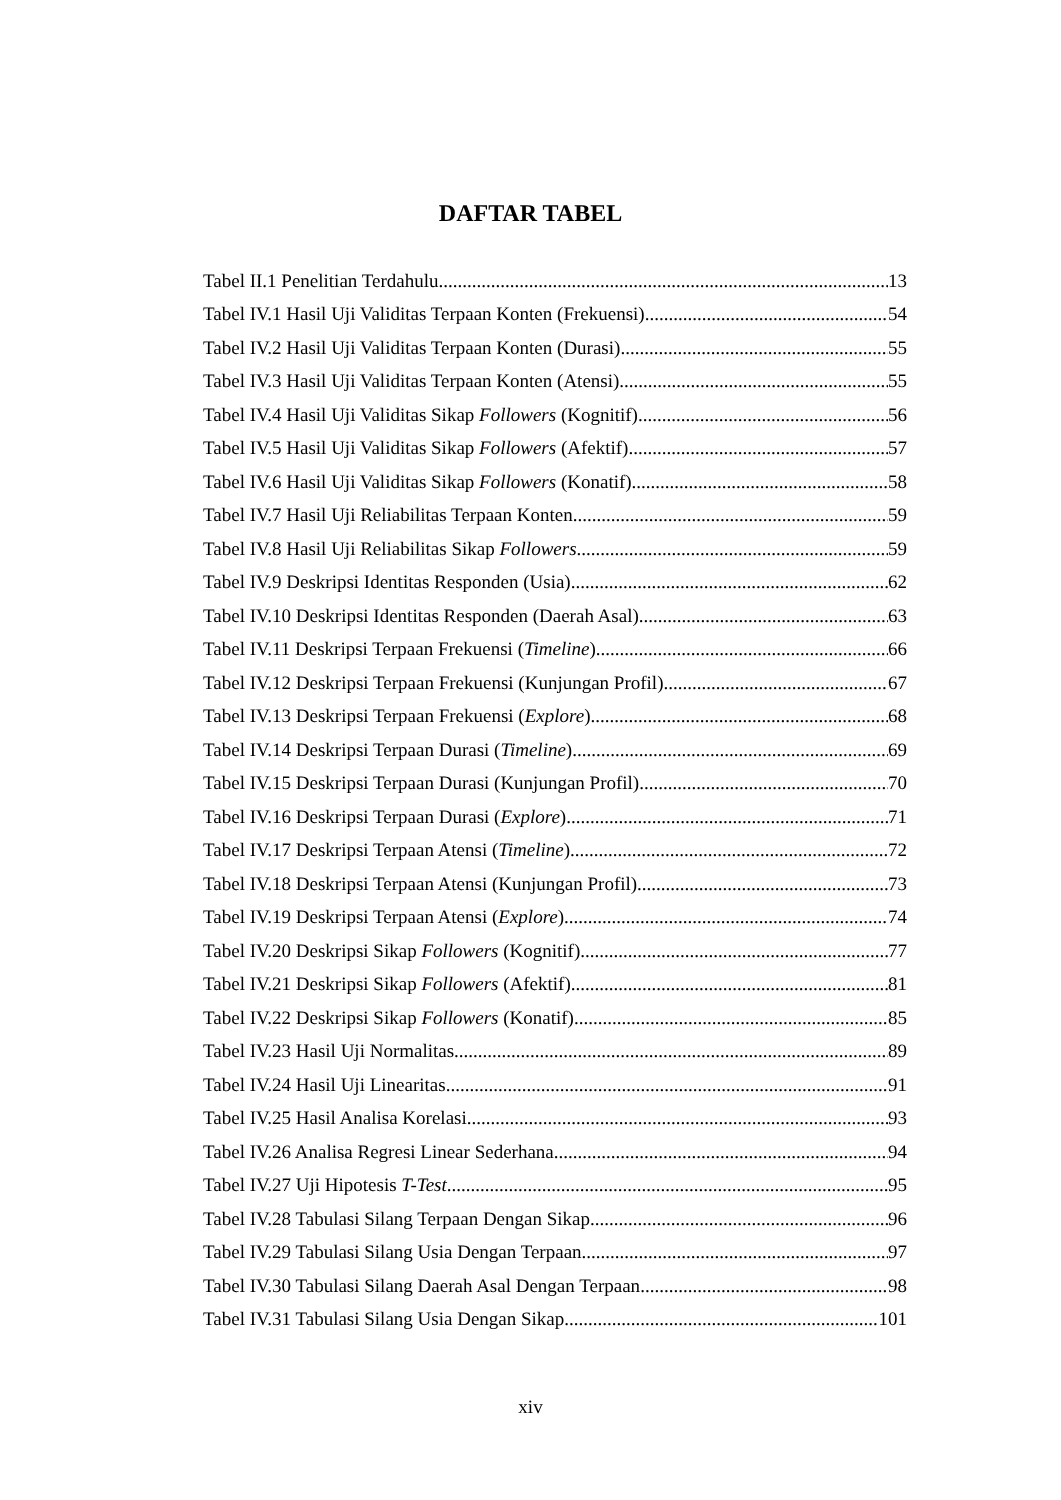DAFTAR TABEL
Tabel II.1 Penelitian Terdahulu 13
Tabel IV.1 Hasil Uji Validitas Terpaan Konten (Frekuensi) 54
Tabel IV.2 Hasil Uji Validitas Terpaan Konten (Durasi) 55
Tabel IV.3 Hasil Uji Validitas Terpaan Konten (Atensi) 55
Tabel IV.4 Hasil Uji Validitas Sikap Followers (Kognitif) 56
Tabel IV.5 Hasil Uji Validitas Sikap Followers (Afektif) 57
Tabel IV.6 Hasil Uji Validitas Sikap Followers (Konatif) 58
Tabel IV.7 Hasil Uji Reliabilitas Terpaan Konten 59
Tabel IV.8 Hasil Uji Reliabilitas Sikap Followers 59
Tabel IV.9 Deskripsi Identitas Responden (Usia) 62
Tabel IV.10 Deskripsi Identitas Responden (Daerah Asal) 63
Tabel IV.11 Deskripsi Terpaan Frekuensi (Timeline) 66
Tabel IV.12 Deskripsi Terpaan Frekuensi (Kunjungan Profil) 67
Tabel IV.13 Deskripsi Terpaan Frekuensi (Explore) 68
Tabel IV.14 Deskripsi Terpaan Durasi (Timeline) 69
Tabel IV.15 Deskripsi Terpaan Durasi (Kunjungan Profil) 70
Tabel IV.16 Deskripsi Terpaan Durasi (Explore) 71
Tabel IV.17 Deskripsi Terpaan Atensi (Timeline) 72
Tabel IV.18 Deskripsi Terpaan Atensi (Kunjungan Profil) 73
Tabel IV.19 Deskripsi Terpaan Atensi (Explore) 74
Tabel IV.20 Deskripsi Sikap Followers (Kognitif) 77
Tabel IV.21 Deskripsi Sikap Followers (Afektif) 81
Tabel IV.22 Deskripsi Sikap Followers (Konatif) 85
Tabel IV.23 Hasil Uji Normalitas 89
Tabel IV.24 Hasil Uji Linearitas 91
Tabel IV.25 Hasil Analisa Korelasi 93
Tabel IV.26 Analisa Regresi Linear Sederhana 94
Tabel IV.27 Uji Hipotesis T-Test 95
Tabel IV.28 Tabulasi Silang Terpaan Dengan Sikap 96
Tabel IV.29 Tabulasi Silang Usia Dengan Terpaan 97
Tabel IV.30 Tabulasi Silang Daerah Asal Dengan Terpaan 98
Tabel IV.31 Tabulasi Silang Usia Dengan Sikap 101
xiv